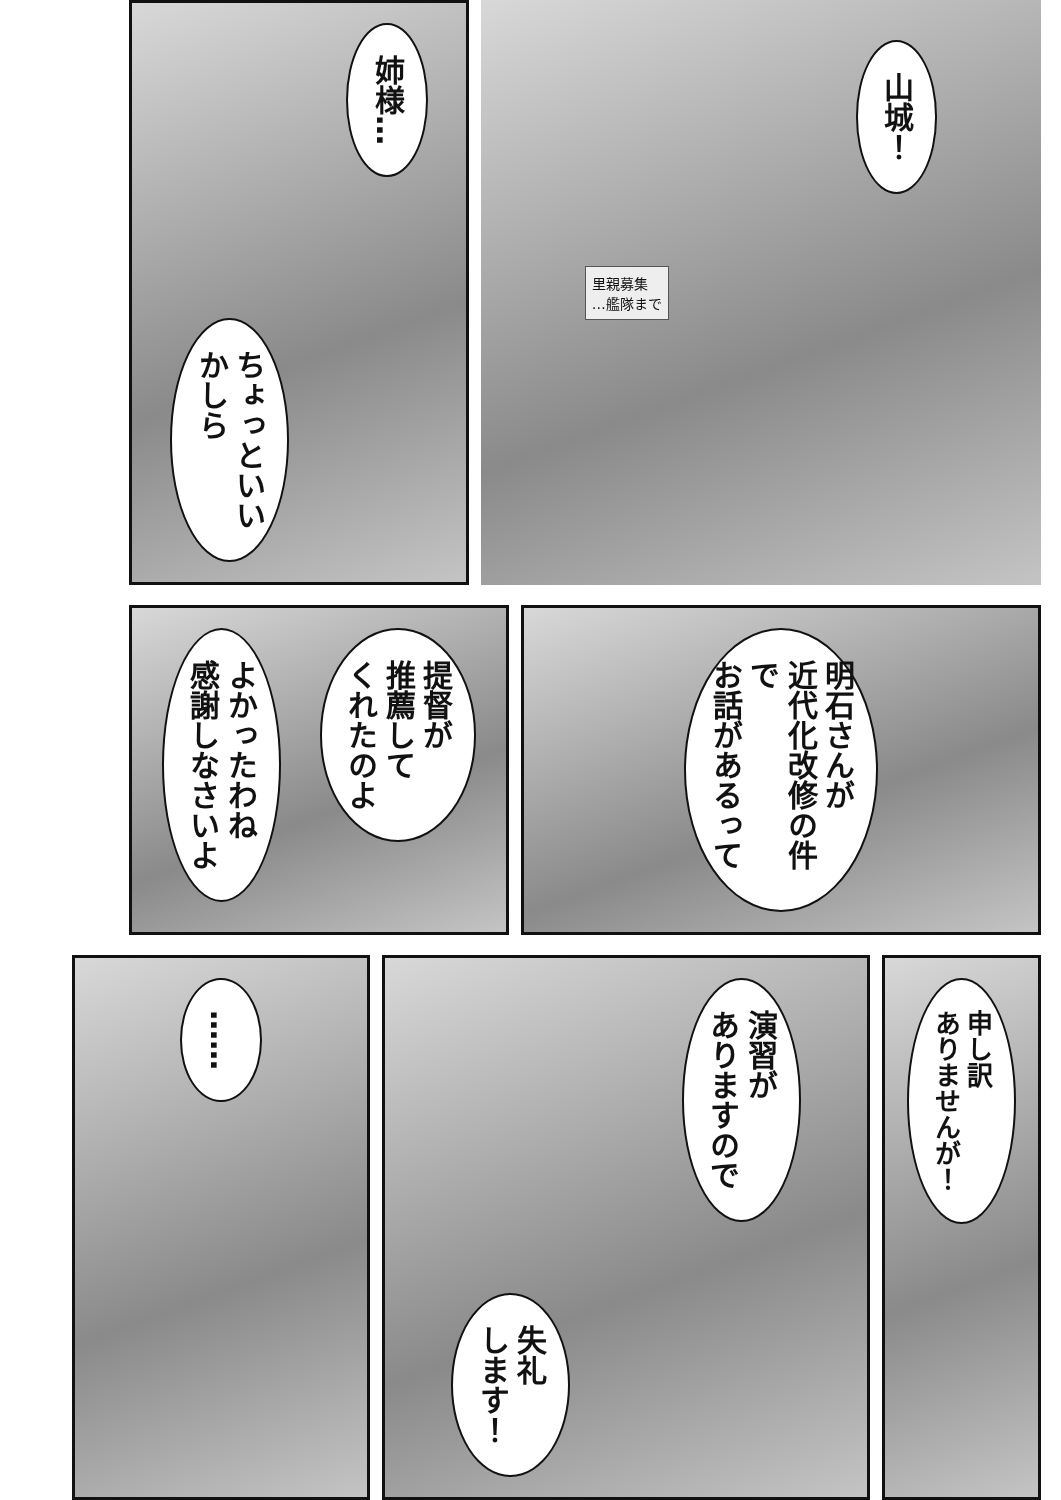山城！
里親募集
…艦隊まで
姉様…
ちょっといい
かしら
明石さんが
近代化改修の件で
お話があるって
提督が
推薦して
くれたのよ
よかったわね
感謝しなさいよ
申し訳
ありませんが！
演習が
ありますので
失礼
します！
……